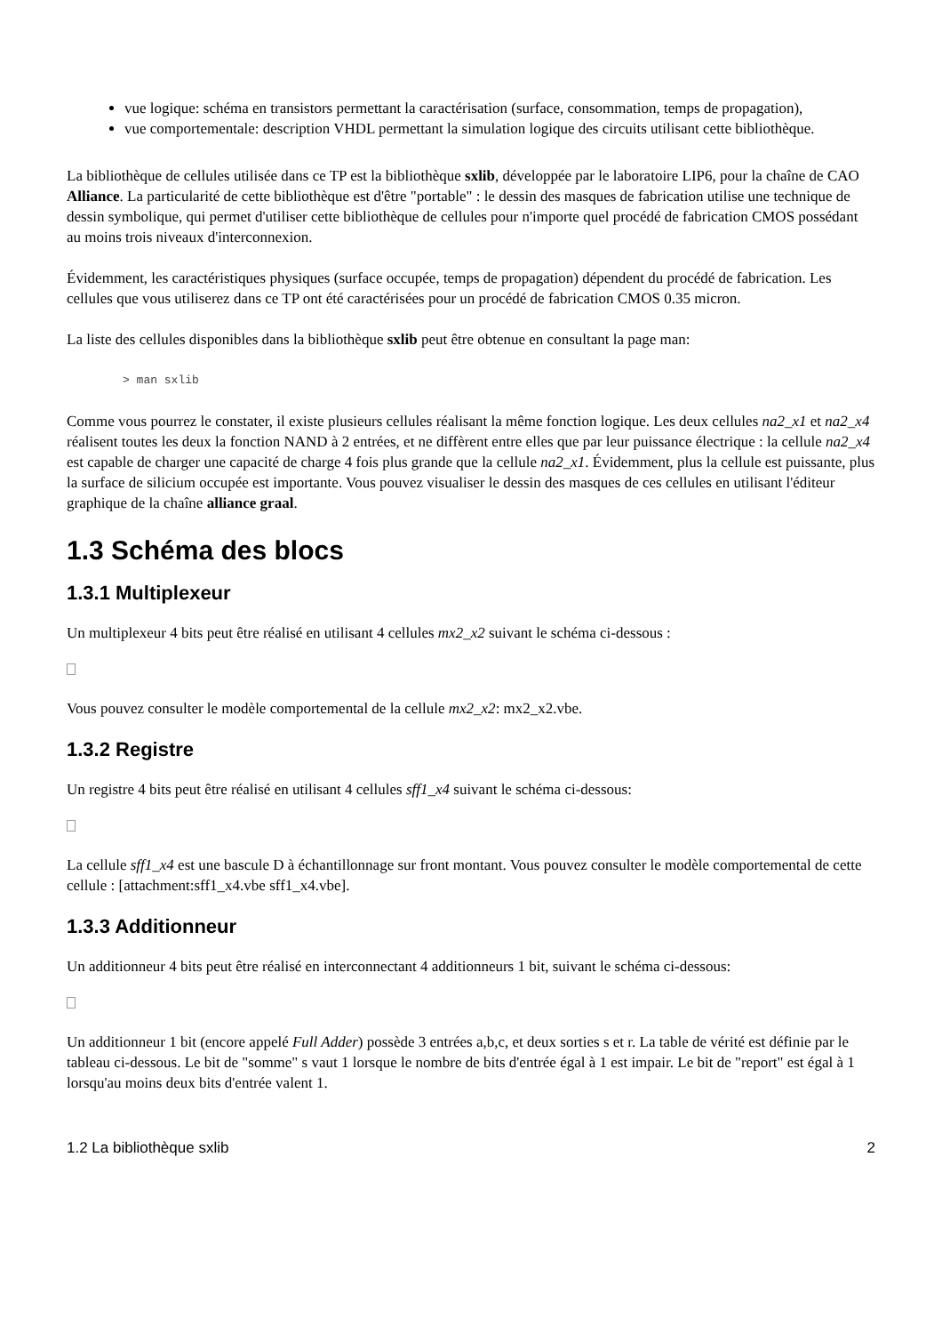vue logique: schéma en transistors permettant la caractérisation (surface, consommation, temps de propagation),
vue comportementale: description VHDL permettant la simulation logique des circuits utilisant cette bibliothèque.
La bibliothèque de cellules utilisée dans ce TP est la bibliothèque sxlib, développée par le laboratoire LIP6, pour la chaîne de CAO Alliance. La particularité de cette bibliothèque est d'être "portable" : le dessin des masques de fabrication utilise une technique de dessin symbolique, qui permet d'utiliser cette bibliothèque de cellules pour n'importe quel procédé de fabrication CMOS possédant au moins trois niveaux d'interconnexion.
Évidemment, les caractéristiques physiques (surface occupée, temps de propagation) dépendent du procédé de fabrication. Les cellules que vous utiliserez dans ce TP ont été caractérisées pour un procédé de fabrication CMOS 0.35 micron.
La liste des cellules disponibles dans la bibliothèque sxlib peut être obtenue en consultant la page man:
> man sxlib
Comme vous pourrez le constater, il existe plusieurs cellules réalisant la même fonction logique. Les deux cellules na2_x1 et na2_x4 réalisent toutes les deux la fonction NAND à 2 entrées, et ne diffèrent entre elles que par leur puissance électrique : la cellule na2_x4 est capable de charger une capacité de charge 4 fois plus grande que la cellule na2_x1. Évidemment, plus la cellule est puissante, plus la surface de silicium occupée est importante. Vous pouvez visualiser le dessin des masques de ces cellules en utilisant l'éditeur graphique de la chaîne alliance graal.
1.3 Schéma des blocs
1.3.1 Multiplexeur
Un multiplexeur 4 bits peut être réalisé en utilisant 4 cellules mx2_x2 suivant le schéma ci-dessous :
Vous pouvez consulter le modèle comportemental de la cellule mx2_x2: mx2_x2.vbe.
1.3.2 Registre
Un registre 4 bits peut être réalisé en utilisant 4 cellules sff1_x4 suivant le schéma ci-dessous:
La cellule sff1_x4 est une bascule D à échantillonnage sur front montant. Vous pouvez consulter le modèle comportemental de cette cellule : [attachment:sff1_x4.vbe sff1_x4.vbe].
1.3.3 Additionneur
Un additionneur 4 bits peut être réalisé en interconnectant 4 additionneurs 1 bit, suivant le schéma ci-dessous:
Un additionneur 1 bit (encore appelé Full Adder) possède 3 entrées a,b,c, et deux sorties s et r. La table de vérité est définie par le tableau ci-dessous. Le bit de "somme" s vaut 1 lorsque le nombre de bits d'entrée égal à 1 est impair. Le bit de "report" est égal à 1 lorsqu'au moins deux bits d'entrée valent 1.
1.2 La bibliothèque sxlib 2